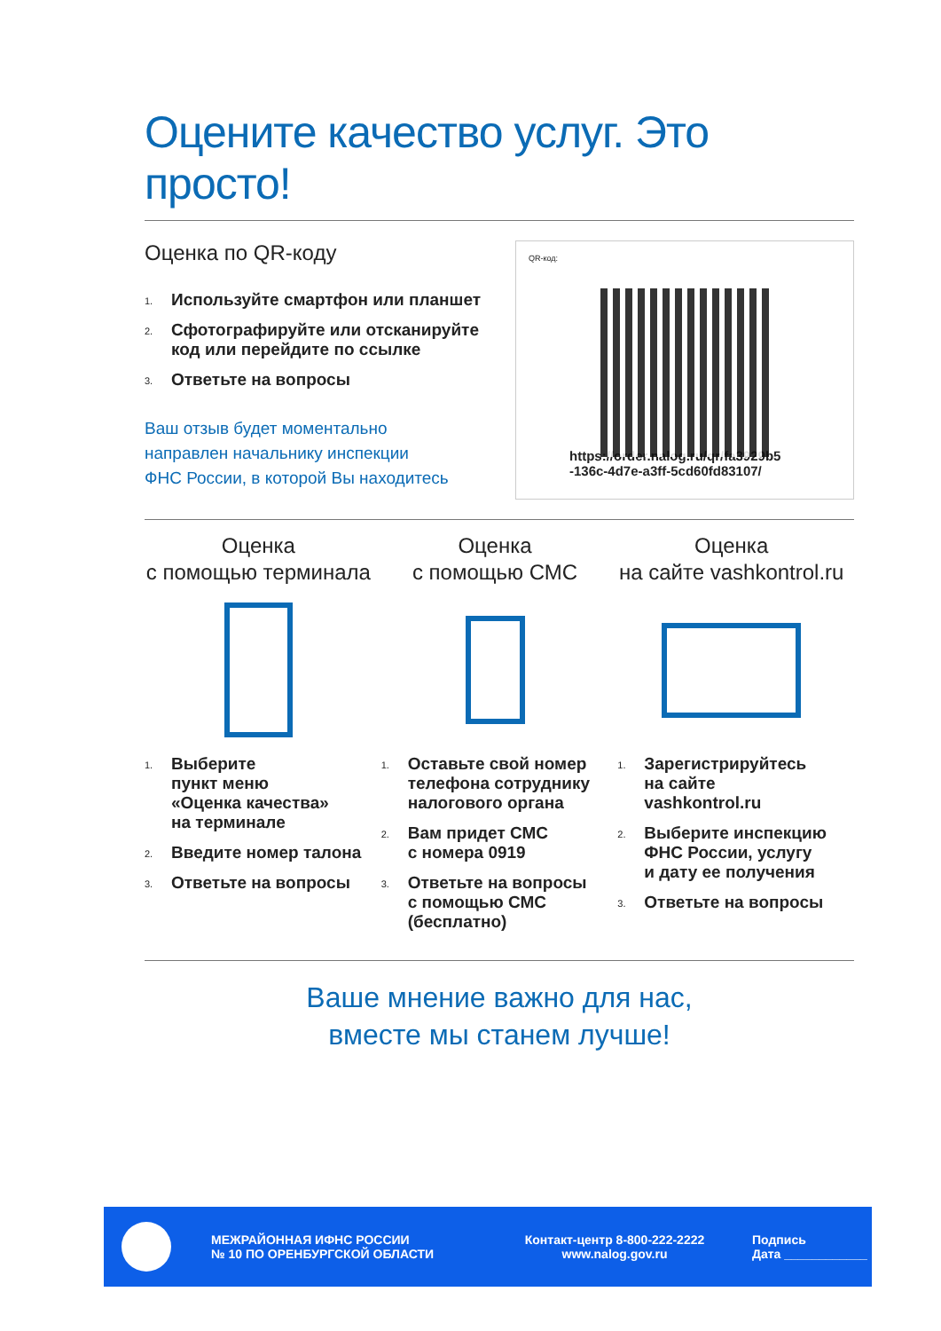Оцените качество услуг. Это просто!
Оценка по QR-коду
1. Используйте смартфон или планшет
2. Сфотографируйте или отсканируйте
код или перейдите по ссылке
3. Ответьте на вопросы
Ваш отзыв будет моментально
направлен начальнику инспекции
ФНС России, в которой Вы находитесь
QR-код:
https://order.nalog.ru/qr/fa3929b5
-136c-4d7e-a3ff-5cd60fd83107/
Оценка
с помощью терминала
1. Выберите
пункт меню
«Оценка качества»
на терминале
2. Введите номер талона
3. Ответьте на вопросы
Оценка
с помощью СМС
1. Оставьте свой номер
телефона сотруднику
налогового органа
2. Вам придет СМС
с номера 0919
3. Ответьте на вопросы
с помощью СМС
(бесплатно)
Оценка
на сайте vashkontrol.ru
1. Зарегистрируйтесь
на сайте
vashkontrol.ru
2. Выберите инспекцию
ФНС России, услугу
и дату ее получения
3. Ответьте на вопросы
Ваше мнение важно для нас,
вместе мы станем лучше!
МЕЖРАЙОННАЯ ИФНС РОССИИ
№ 10 ПО ОРЕНБУРГСКОЙ ОБЛАСТИ
Контакт-центр 8-800-222-2222
www.nalog.gov.ru
Подпись
Дата ____________